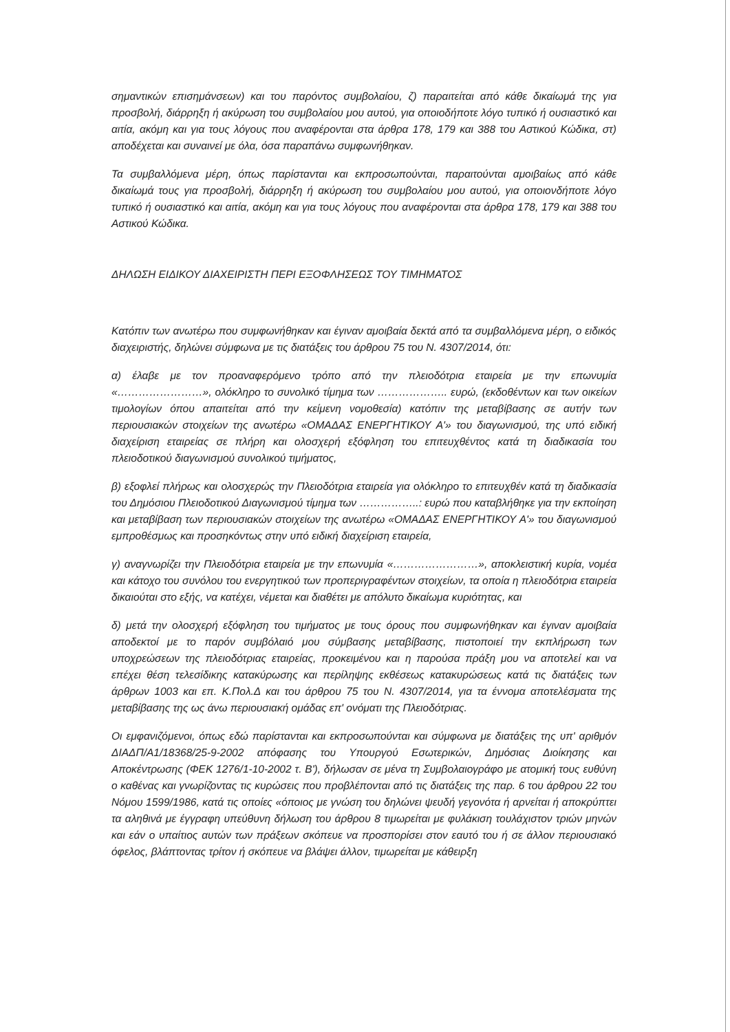σημαντικών επισημάνσεων) και του παρόντος συμβολαίου, ζ) παραιτείται από κάθε δικαίωμά της για προσβολή, διάρρηξη ή ακύρωση του συμβολαίου μου αυτού, για οποιοδήποτε λόγο τυπικό ή ουσιαστικό και αιτία, ακόμη και για τους λόγους που αναφέρονται στα άρθρα 178, 179 και 388 του Αστικού Κώδικα, στ) αποδέχεται και συναινεί με όλα, όσα παραπάνω συμφωνήθηκαν.
Τα συμβαλλόμενα μέρη, όπως παρίστανται και εκπροσωπούνται, παραιτούνται αμοιβαίως από κάθε δικαίωμά τους για προσβολή, διάρρηξη ή ακύρωση του συμβολαίου μου αυτού, για οποιονδήποτε λόγο τυπικό ή ουσιαστικό και αιτία, ακόμη και για τους λόγους που αναφέρονται στα άρθρα 178, 179 και 388 του Αστικού Κώδικα.
ΔΗΛΩΣΗ ΕΙΔΙΚΟΥ ΔΙΑΧΕΙΡΙΣΤΗ ΠΕΡΙ ΕΞΟΦΛΗΣΕΩΣ ΤΟΥ ΤΙΜΗΜΑΤΟΣ
Κατόπιν των ανωτέρω που συμφωνήθηκαν και έγιναν αμοιβαία δεκτά από τα συμβαλλόμενα μέρη, ο ειδικός διαχειριστής, δηλώνει σύμφωνα με τις διατάξεις του άρθρου 75 του Ν. 4307/2014, ότι:
α) έλαβε με τον προαναφερόμενο τρόπο από την πλειοδότρια εταιρεία με την επωνυμία «……………………», ολόκληρο το συνολικό τίμημα των ……………….. ευρώ, (εκδοθέντων και των οικείων τιμολογίων όπου απαιτείται από την κείμενη νομοθεσία) κατόπιν της μεταβίβασης σε αυτήν των περιουσιακών στοιχείων της ανωτέρω «ΟΜΑΔΑΣ ΕΝΕΡΓΗΤΙΚΟΥ Α'» του διαγωνισμού, της υπό ειδική διαχείριση εταιρείας σε πλήρη και ολοσχερή εξόφληση του επιτευχθέντος κατά τη διαδικασία του πλειοδοτικού διαγωνισμού συνολικού τιμήματος,
β) εξοφλεί πλήρως και ολοσχερώς την Πλειοδότρια εταιρεία για ολόκληρο το επιτευχθέν κατά τη διαδικασία του Δημόσιου Πλειοδοτικού Διαγωνισμού τίμημα των ……………..: ευρώ που καταβλήθηκε για την εκποίηση και μεταβίβαση των περιουσιακών στοιχείων της ανωτέρω «ΟΜΑΔΑΣ ΕΝΕΡΓΗΤΙΚΟΥ Α'» του διαγωνισμού εμπροθέσμως και προσηκόντως στην υπό ειδική διαχείριση εταιρεία,
γ) αναγνωρίζει την Πλειοδότρια εταιρεία με την επωνυμία «……………………», αποκλειστική κυρία, νομέα και κάτοχο του συνόλου του ενεργητικού των προπεριγραφέντων στοιχείων, τα οποία η πλειοδότρια εταιρεία δικαιούται στο εξής, να κατέχει, νέμεται και διαθέτει με απόλυτο δικαίωμα κυριότητας, και
δ) μετά την ολοσχερή εξόφληση του τιμήματος με τους όρους που συμφωνήθηκαν και έγιναν αμοιβαία αποδεκτοί με το παρόν συμβόλαιό μου σύμβασης μεταβίβασης, πιστοποιεί την εκπλήρωση των υποχρεώσεων της πλειοδότριας εταιρείας, προκειμένου και η παρούσα πράξη μου να αποτελεί και να επέχει θέση τελεσίδικης κατακύρωσης και περίληψης εκθέσεως κατακυρώσεως κατά τις διατάξεις των άρθρων 1003 και επ. Κ.Πολ.Δ και του άρθρου 75 του Ν. 4307/2014, για τα έννομα αποτελέσματα της μεταβίβασης της ως άνω περιουσιακή ομάδας επ' ονόματι της Πλειοδότριας.
Οι εμφανιζόμενοι, όπως εδώ παρίστανται και εκπροσωπούνται και σύμφωνα με διατάξεις της υπ' αριθμόν ΔΙΑΔΠ/Α1/18368/25-9-2002 απόφασης του Υπουργού Εσωτερικών, Δημόσιας Διοίκησης και Αποκέντρωσης (ΦΕΚ 1276/1-10-2002 τ. Β'), δήλωσαν σε μένα τη Συμβολαιογράφο με ατομική τους ευθύνη ο καθένας και γνωρίζοντας τις κυρώσεις που προβλέπονται από τις διατάξεις της παρ. 6 του άρθρου 22 του Νόμου 1599/1986, κατά τις οποίες «όποιος με γνώση του δηλώνει ψευδή γεγονότα ή αρνείται ή αποκρύπτει τα αληθινά με έγγραφη υπεύθυνη δήλωση του άρθρου 8 τιμωρείται με φυλάκιση τουλάχιστον τριών μηνών και εάν ο υπαίτιος αυτών των πράξεων σκόπευε να προσπορίσει στον εαυτό του ή σε άλλον περιουσιακό όφελος, βλάπτοντας τρίτον ή σκόπευε να βλάψει άλλον, τιμωρείται με κάθειρξη